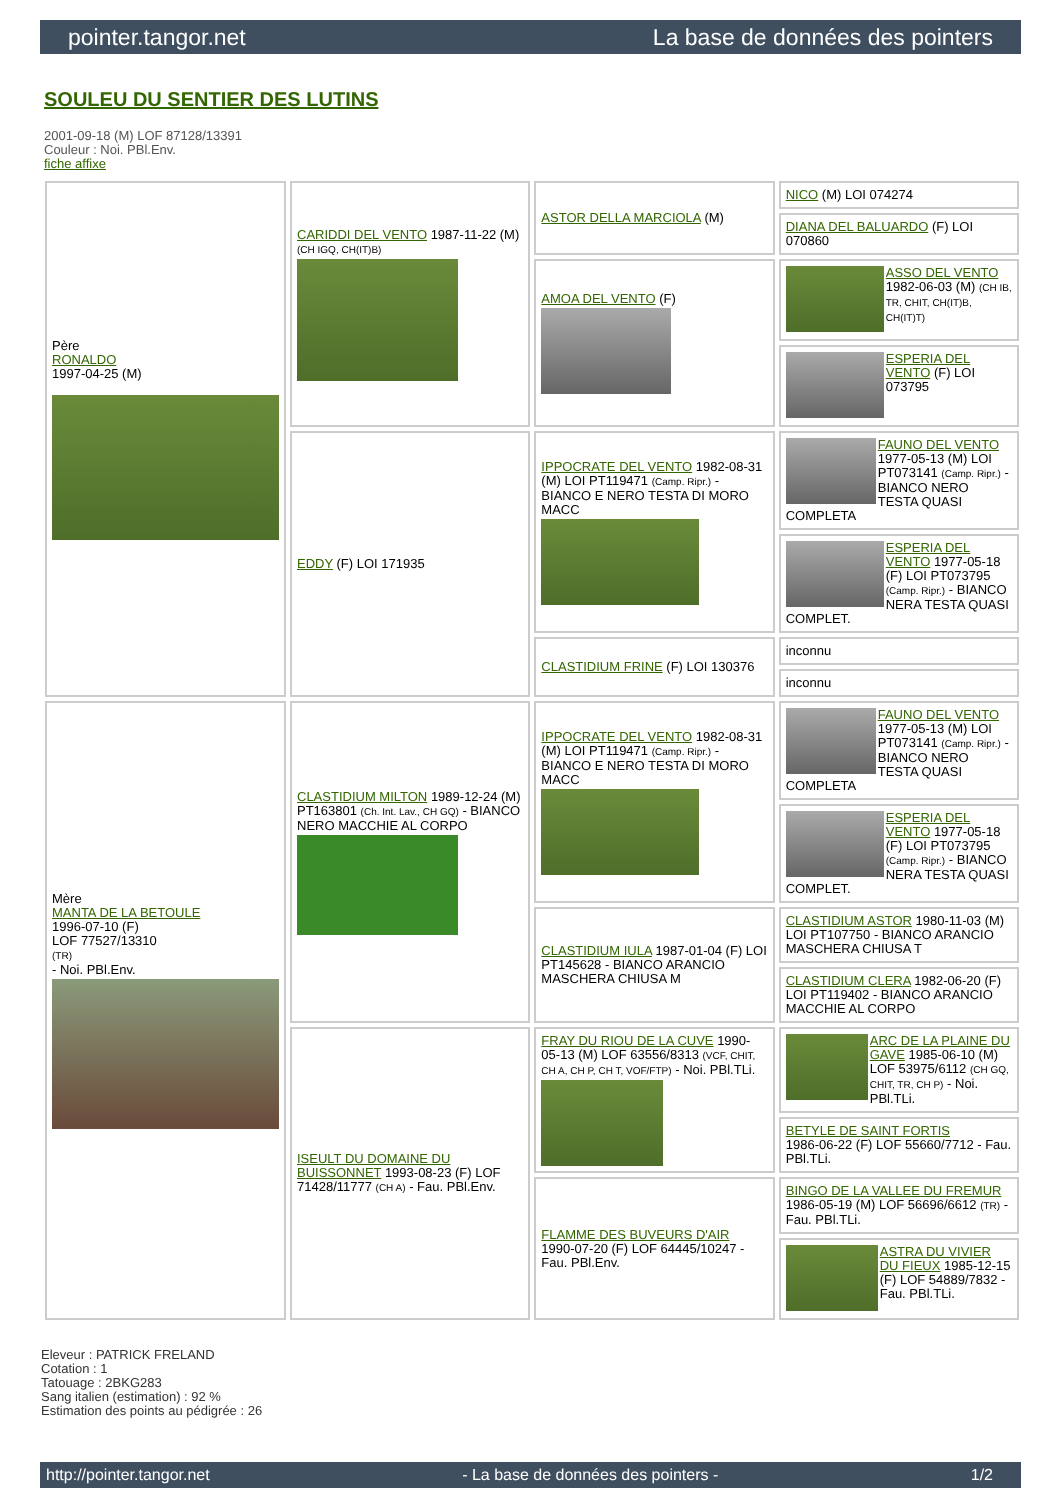pointer.tangor.net La base de données des pointers
SOULEU DU SENTIER DES LUTINS
2001-09-18 (M) LOF 87128/13391
Couleur : Noi. PBl.Env.
fiche affixe
| Père RONALDO 1997-04-25 (M) | CARIDDI DEL VENTO 1987-11-22 (M) (CH IGQ, CH(IT)B) | ASTOR DELLA MARCIOLA (M) | NICO (M) LOI 074274 |
| | | | DIANA DEL BALUARDO (F) LOI 070860 |
| | | AMOA DEL VENTO (F) | ASSO DEL VENTO 1982-06-03 (M) (CH IB, TR, CHIT, CH(IT)B, CH(IT)T) |
| | | | ESPERIA DEL VENTO (F) LOI 073795 |
| | EDDY (F) LOI 171935 | IPPOCRATE DEL VENTO 1982-08-31 (M) LOI PT119471 (Camp. Ripr.) - BIANCO E NERO TESTA DI MORO MACC | FAUNO DEL VENTO 1977-05-13 (M) LOI PT073141 (Camp. Ripr.) - BIANCO NERO TESTA QUASI COMPLETA |
| | | | ESPERIA DEL VENTO 1977-05-18 (F) LOI PT073795 (Camp. Ripr.) - BIANCO NERA TESTA QUASI COMPLET. |
| | | CLASTIDIUM FRINE (F) LOI 130376 | inconnu |
| | | | inconnu |
| Mère MANTA DE LA BETOULE 1996-07-10 (F) LOF 77527/13310 (TR) - Noi. PBl.Env. | CLASTIDIUM MILTON 1989-12-24 (M) PT163801 (Ch. Int. Lav., CH GQ) - BIANCO NERO MACCHIE AL CORPO | IPPOCRATE DEL VENTO 1982-08-31 (M) LOI PT119471 (Camp. Ripr.) - BIANCO E NERO TESTA DI MORO MACC | FAUNO DEL VENTO 1977-05-13 (M) LOI PT073141 (Camp. Ripr.) - BIANCO NERO TESTA QUASI COMPLETA |
| | | | ESPERIA DEL VENTO 1977-05-18 (F) LOI PT073795 (Camp. Ripr.) - BIANCO NERA TESTA QUASI COMPLET. |
| | | CLASTIDIUM IULA 1987-01-04 (F) LOI PT145628 - BIANCO ARANCIO MASCHERA CHIUSA M | CLASTIDIUM ASTOR 1980-11-03 (M) LOI PT107750 - BIANCO ARANCIO MASCHERA CHIUSA T |
| | | | CLASTIDIUM CLERA 1982-06-20 (F) LOI PT119402 - BIANCO ARANCIO MACCHIE AL CORPO |
| | ISEULT DU DOMAINE DU BUISSONNET 1993-08-23 (F) LOF 71428/11777 (CH A) - Fau. PBl.Env. | FRAY DU RIOU DE LA CUVE 1990-05-13 (M) LOF 63556/8313 (VCF, CHIT, CH A, CH P, CH T, VOF/FTP) - Noi. PBl.TLi. | ARC DE LA PLAINE DU GAVE 1985-06-10 (M) LOF 53975/6112 (CH GQ, CHIT, TR, CH P) - Noi. PBl.TLi. |
| | | | BETYLE DE SAINT FORTIS 1986-06-22 (F) LOF 55660/7712 - Fau. PBl.TLi. |
| | | FLAMME DES BUVEURS D'AIR 1990-07-20 (F) LOF 64445/10247 - Fau. PBl.Env. | BINGO DE LA VALLEE DU FREMUR 1986-05-19 (M) LOF 56696/6612 (TR) - Fau. PBl.TLi. |
| | | | ASTRA DU VIVIER DU FIEUX 1985-12-15 (F) LOF 54889/7832 - Fau. PBl.TLi. |
Eleveur : PATRICK FRELAND
Cotation : 1
Tatouage : 2BKG283
Sang italien (estimation) : 92 %
Estimation des points au pédigrée : 26
http://pointer.tangor.net - La base de données des pointers - 1/2